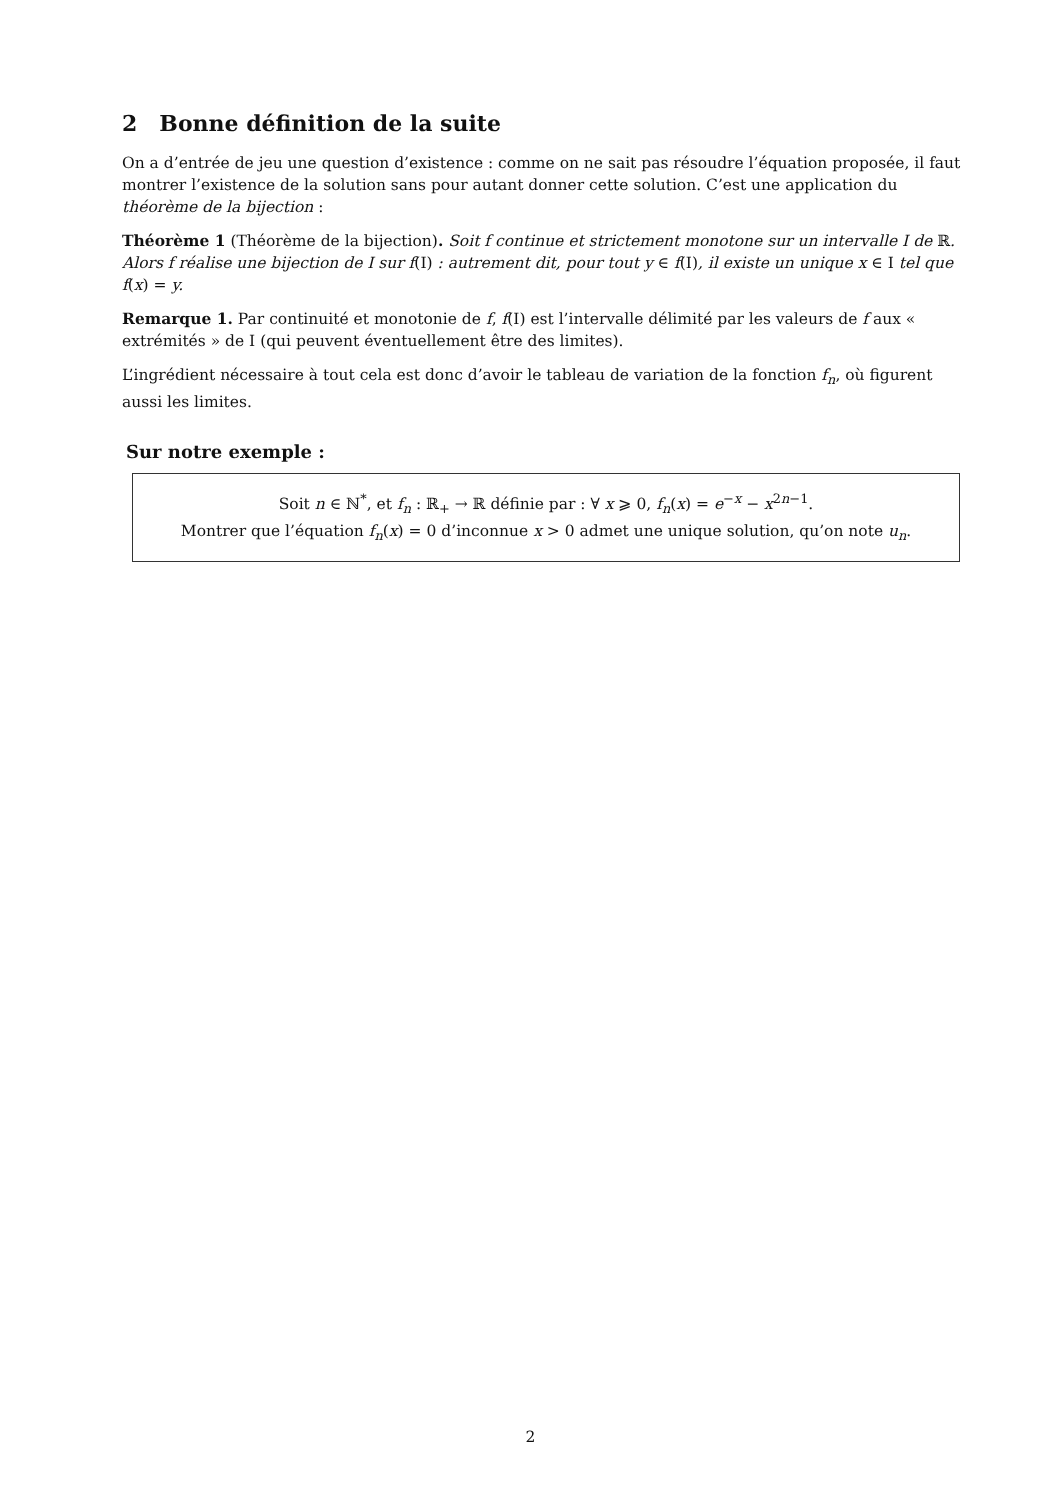2 Bonne définition de la suite
On a d’entrée de jeu une question d’existence : comme on ne sait pas résoudre l’équation proposée, il faut montrer l’existence de la solution sans pour autant donner cette solution. C’est une application du théorème de la bijection :
Théorème 1 (Théorème de la bijection). Soit f continue et strictement monotone sur un intervalle I de ℝ. Alors f réalise une bijection de I sur f(I) : autrement dit, pour tout y ∈ f(I), il existe un unique x ∈ I tel que f(x) = y.
Remarque 1. Par continuité et monotonie de f, f(I) est l’intervalle délimité par les valeurs de f aux « extrémités » de I (qui peuvent éventuellement être des limites).
L’ingrédient nécessaire à tout cela est donc d’avoir le tableau de variation de la fonction f<sub>n</sub>, où figurent aussi les limites.
Sur notre exemple :
Soit n ∈ ℕ<sup>*</sup>, et f<sub>n</sub> : ℝ<sub>+</sub> → ℝ définie par : ∀ x ⩾ 0, f<sub>n</sub>(x) = e<sup>−x</sup> − x<sup>2n−1</sup>.
Montrer que l’équation f<sub>n</sub>(x) = 0 d’inconnue x > 0 admet une unique solution, qu’on note u<sub>n</sub>.
2